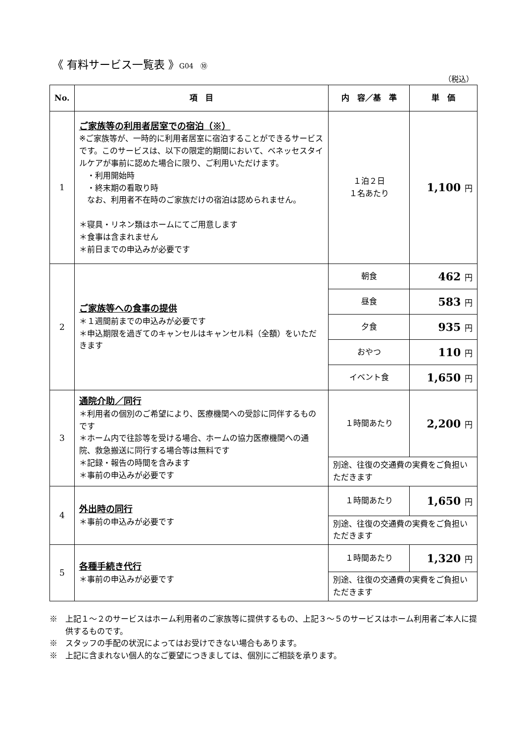《 有料サービス一覧表 》G04　⑩
（税込）
| No. | 項 目 | 内 容／基 準 | 単 価 |
| --- | --- | --- | --- |
| 1 | ご家族等の利用者居室での宿泊（※） ※ご家族等が、一時的に利用者居室に宿泊することができるサービスです。このサービスは、以下の限定的期間において、ベネッセスタイルケアが事前に認めた場合に限り、ご利用いただけます。 ・利用開始時 ・終末期の看取り時 なお、利用者不在時のご家族だけの宿泊は認められません。 ＊寝具・リネン類はホームにてご用意します ＊食事は含まれません ＊前日までの申込みが必要です | １泊２日 １名あたり | 1,100 円 |
| 2 | ご家族等への食事の提供 ＊１週間前までの申込みが必要です ＊申込期限を過ぎてのキャンセルはキャンセル料（全額）をいただきます | 朝食 | 462 円 |
| | | 昼食 | 583 円 |
| | | 夕食 | 935 円 |
| | | おやつ | 110 円 |
| | | イベント食 | 1,650 円 |
| 3 | 通院介助／同行 ＊利用者の個別のご希望により、医療機関への受診に同伴するものです ＊ホーム内で往診等を受ける場合、ホームの協力医療機関への通院、救急搬送に同行する場合等は無料です ＊記録・報告の時間を含みます ＊事前の申込みが必要です | １時間あたり | 2,200 円 |
| | | 別途、往復の交通費の実費をご負担いただきます | |
| 4 | 外出時の同行 ＊事前の申込みが必要です | １時間あたり | 1,650 円 |
| | | 別途、往復の交通費の実費をご負担いただきます | |
| 5 | 各種手続き代行 ＊事前の申込みが必要です | １時間あたり | 1,320 円 |
| | | 別途、往復の交通費の実費をご負担いただきます | |
※　上記１～２のサービスはホーム利用者のご家族等に提供するもの、上記３～５のサービスはホーム利用者ご本人に提供するものです。
※　スタッフの手配の状況によってはお受けできない場合もあります。
※　上記に含まれない個人的なご要望につきましては、個別にご相談を承ります。